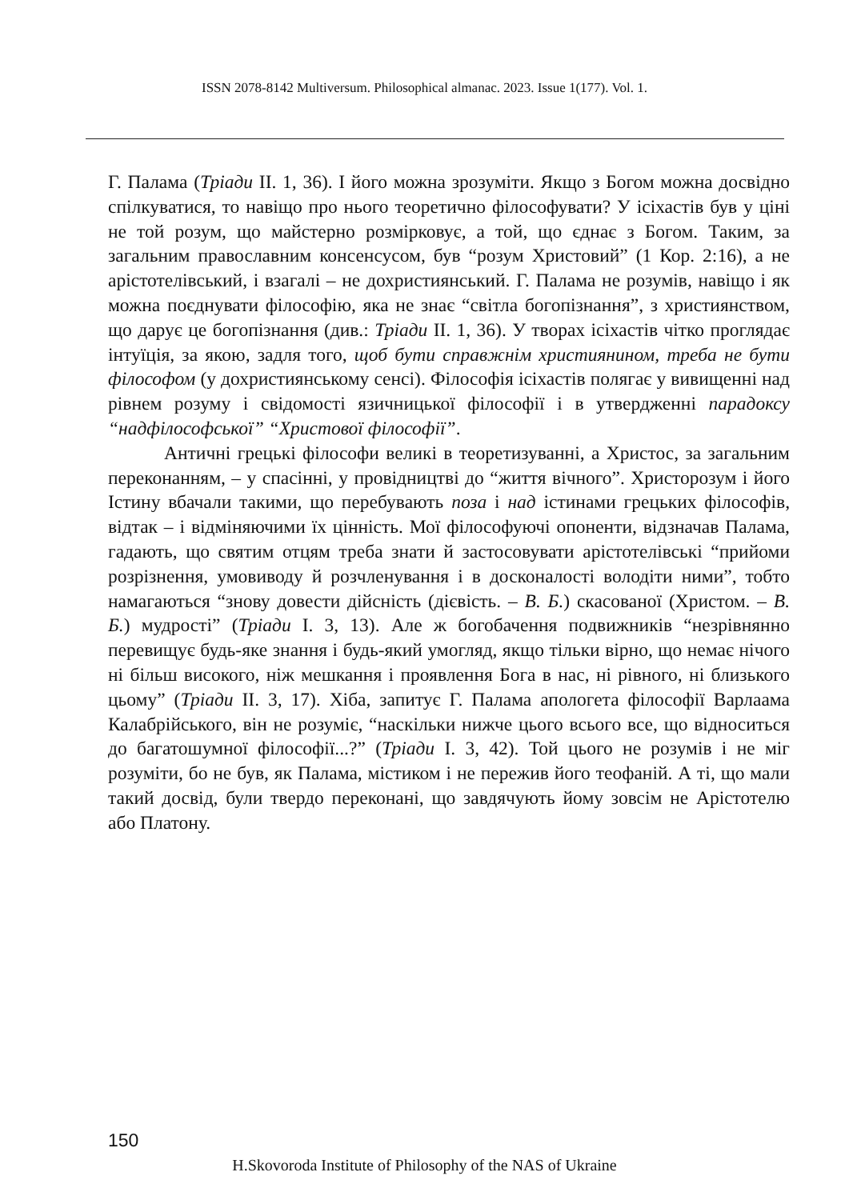ISSN 2078-8142 Multiversum. Philosophical almanac. 2023. Issue 1(177). Vol. 1.
Г. Палама (Тріади II. 1, 36). І його можна зрозуміти. Якщо з Богом можна досвідно спілкуватися, то навіщо про нього теоретично філософувати? У ісіхастів був у ціні не той розум, що майстерно розмірковує, а той, що єднає з Богом. Таким, за загальним православним консенсусом, був “розум Христовий” (1 Кор. 2:16), а не арістотелівський, і взагалі – не дохристиянський. Г. Палама не розумів, навіщо і як можна поєднувати філософію, яка не знає “світла богопізнання”, з християнством, що дарує це богопізнання (див.: Тріади II. 1, 36). У творах ісіхастів чітко проглядає інтуїція, за якою, задля того, щоб бути справжнім християнином, треба не бути філософом (у дохристиянському сенсі). Філософія ісіхастів полягає у вивищенні над рівнем розуму і свідомості язичницької філософії і в утвердженні парадоксу “надфілософської” “Христової філософії”.
Античні грецькі філософи великі в теоретизуванні, а Христос, за загальним переконанням, – у спасінні, у провідництві до “життя вічного”. Христорозум і його Істину вбачали такими, що перебувають поза і над істинами грецьких філософів, відтак – і відміняючими їх цінність. Мої філософуючі опоненти, відзначав Палама, гадають, що святим отцям треба знати й застосовувати арістотелівські “прийоми розрізнення, умовиводу й розчленування і в досконалості володіти ними”, тобто намагаються “знову довести дійсність (дієвість. – В. Б.) скасованої (Христом. – В. Б.) мудрості” (Тріади I. 3, 13). Але ж богобачення подвижників “незрівнянно перевищує будь-яке знання і будь-який умогляд, якщо тільки вірно, що немає нічого ні більш високого, ніж мешкання і проявлення Бога в нас, ні рівного, ні близького цьому” (Тріади II. 3, 17). Хіба, запитує Г. Палама апологета філософії Варлаама Калабрійського, він не розуміє, “наскільки нижче цього всього все, що відноситься до багатошумної філософії...?” (Тріади I. 3, 42). Той цього не розумів і не міг розуміти, бо не був, як Палама, містиком і не пережив його теофаній. А ті, що мали такий досвід, були твердо переконані, що завдячують йому зовсім не Арістотелю або Платону.
150
H.Skovoroda Institute of Philosophy of the NAS of Ukraine